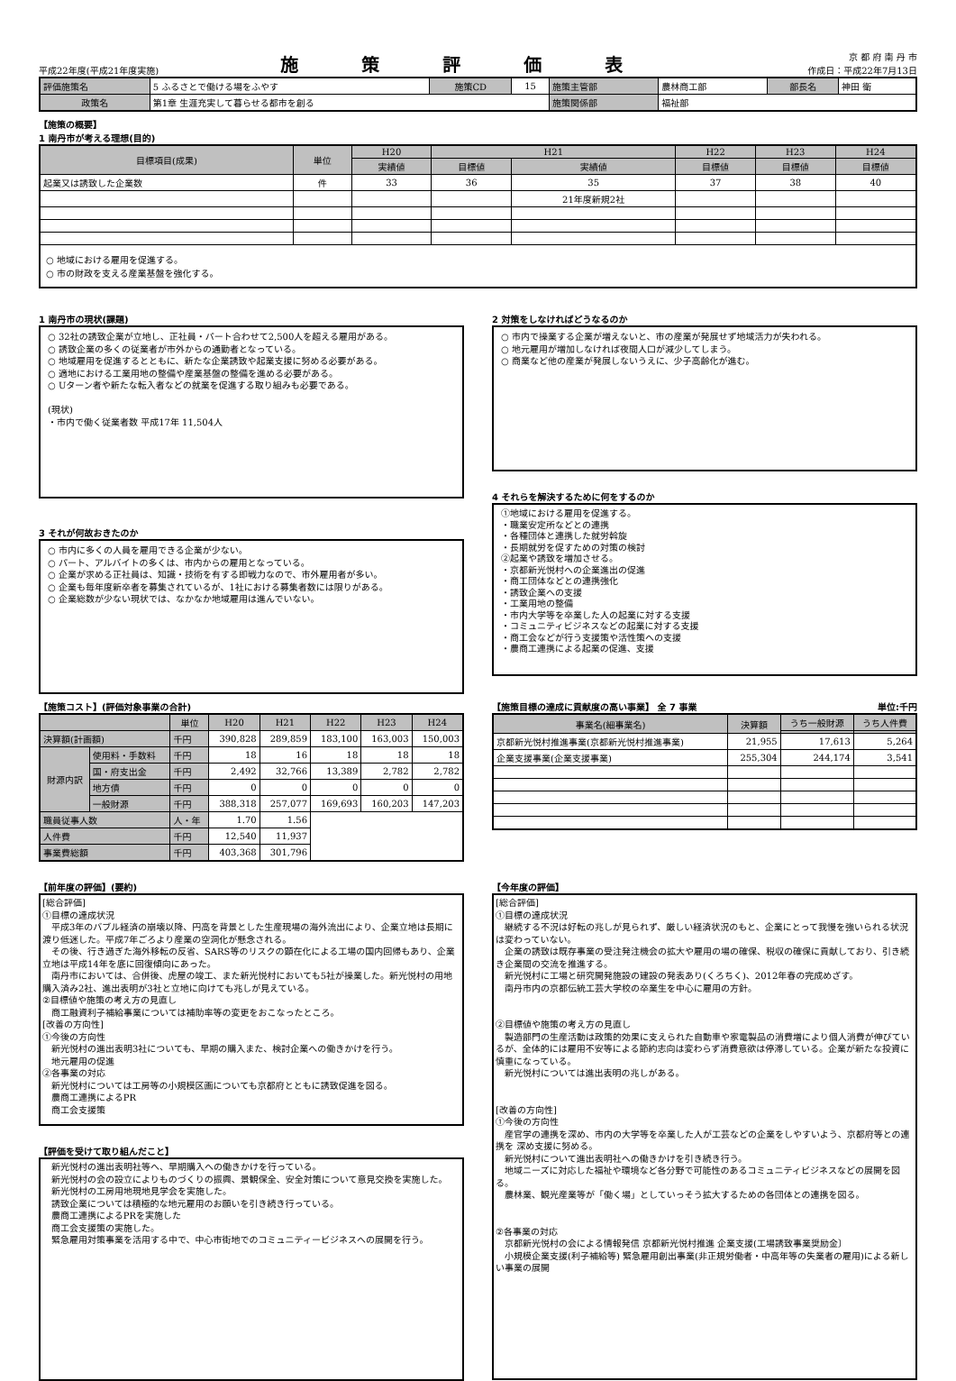平成22年度(平成21年度実施) 施策評価表 京 都 府 南 丹 市
作成日：平成22年7月13日
| 評価施策名 | 5 ふるさとで働ける場をふやす | 施策CD | 15 | 施策主管部 | 農林商工部 | 部長名 | 神田 衛 |
| 政策名 | 第1章 生涯充実して暮らせる都市を創る | | | 施策関係部 | 福祉部 | | |
【施策の概要】
1 南丹市が考える理想(目的)
| 目標項目(成果) | 単位 | H20 | H21 | | H22 | H23 | H24 |
| --- | --- | --- | --- | --- | --- | --- | --- |
| | | 実績値 | 目標値 | 実績値 | 目標値 | 目標値 | 目標値 |
| 起業又は誘致した企業数 | 件 | 33 | 36 | 35 | 37 | 38 | 40 |
| | | | | 21年度新規2社 | | | |
| ○ 地域における雇用を促進する。 ○ 市の財政を支える産業基盤を強化する。 | | | | | | | |
1 南丹市の現状(課題)
○ 32社の誘致企業が立地し、正社員・パート合わせて2,500人を超える雇用がある。
○ 誘致企業の多くの従業者が市外からの通勤者となっている。
○ 地域雇用を促進するとともに、新たな企業誘致や起業支援に努める必要がある。
○ 適地における工業用地の整備や産業基盤の整備を進める必要がある。
○ Uターン者や新たな転入者などの就業を促進する取り組みも必要である。
(現状)
・市内で働く従業者数 平成17年 11,504人
3 それが何故おきたのか
○ 市内に多くの人員を雇用できる企業が少ない。
○ パート、アルバイトの多くは、市内からの雇用となっている。
○ 企業が求める正社員は、知識・技術を有する即戦力なので、市外雇用者が多い。
○ 企業も毎年度新卒者を募集されているが、1社における募集者数には限りがある。
○ 企業総数が少ない現状では、なかなか地域雇用は進んでいない。
2 対策をしなければどうなるのか
○ 市内で操業する企業が増えないと、市の産業が発展せず地域活力が失われる。
○ 地元雇用が増加しなければ夜間人口が減少してしまう。
○ 商業など他の産業が発展しないうえに、少子高齢化が進む。
4 それらを解決するために何をするのか
①地域における雇用を促進する。
・職業安定所などとの連携
・各種団体と連携した就労斡旋
・長期就労を促すための対策の検討
②起業や誘致を増加させる。
・京都新光悦村への企業進出の促進
・商工団体などとの連携強化
・誘致企業への支援
・工業用地の整備
・市内大学等を卒業した人の起業に対する支援
・コミュニティビジネスなどの起業に対する支援
・商工会などが行う支援策や活性策への支援
・農商工連携による起業の促進、支援
【施策コスト】(評価対象事業の合計)
| | | 単位 | H20 | H21 | H22 | H23 | H24 |
| --- | --- | --- | --- | --- | --- | --- | --- |
| 決算額(計画額) | | 千円 | 390,828 | 289,859 | 183,100 | 163,003 | 150,003 |
| 財源内訳 | 使用料・手数料 | 千円 | 18 | 16 | 18 | 18 | 18 |
| | 国・府支出金 | 千円 | 2,492 | 32,766 | 13,389 | 2,782 | 2,782 |
| | 地方債 | 千円 | 0 | 0 | 0 | 0 | 0 |
| | 一般財源 | 千円 | 388,318 | 257,077 | 169,693 | 160,203 | 147,203 |
| 職員従事人数 | | 人・年 | 1.70 | 1.56 | | | |
| 人件費 | | 千円 | 12,540 | 11,937 | | | |
| 事業費総額 | | 千円 | 403,368 | 301,796 | | | |
【施策目標の達成に貢献度の高い事業】 全 7 事業 単位:千円
| 事業名(細事業名) | 決算額 | うち一般財源 | うち人件費 |
| --- | --- | --- | --- |
| 京都新光悦村推進事業(京都新光悦村推進事業) | 21,955 | 17,613 | 5,264 |
| 企業支援事業(企業支援事業) | 255,304 | 244,174 | 3,541 |
【前年度の評価】(要約)
[総合評価]
①目標の達成状況
　平成3年のバブル経済の崩壊以降、円高を背景とした生産現場の海外流出により、企業立地は長期に渡り低迷した。平成7年ごろより産業の空洞化が懸念される。
　その後、行き過ぎた海外移転の反省、SARS等のリスクの顕在化による工場の国内回帰もあり、企業立地は平成14年を底に回復傾向にあった。
　南丹市においては、合併後、虎屋の竣工、また新光悦村においても5社が操業した。新光悦村の用地購入済み2社、進出表明が3社と立地に向けても兆しが見えている。
②目標値や施策の考え方の見直し
　商工融資利子補給事業については補助率等の変更をおこなったところ。
[改善の方向性]
①今後の方向性
　新光悦村の進出表明3社についても、早期の購入また、検討企業への働きかけを行う。
　地元雇用の促進
②各事業の対応
　新光悦村については工房等の小規模区画についても京都府とともに誘致促進を図る。
　農商工連携によるPR
　商工会支援策
【評価を受けて取り組んだこと】
　新光悦村の進出表明社等へ、早期購入への働きかけを行っている。
　新光悦村の会の設立によりものづくりの振興、景観保全、安全対策について意見交換を実施した。
　新光悦村の工房用地現地見学会を実施した。
　誘致企業については積極的な地元雇用のお願いを引き続き行っている。
　農商工連携によるPRを実施した
　商工会支援策の実施した。
　緊急雇用対策事業を活用する中で、中心市街地でのコミュニティービジネスへの展開を行う。
【今年度の評価】
[総合評価]
①目標の達成状況
　継続する不況は好転の兆しが見られず、厳しい経済状況のもと、企業にとって我慢を強いられる状況は変わっていない。
　企業の誘致は既存事業の受注発注機会の拡大や雇用の場の確保、税収の確保に貢献しており、引き続き企業間の交流を推進する。
　新光悦村に工場と研究開発施設の建設の発表あり(くろちく)、2012年春の完成めざす。
　南丹市内の京都伝統工芸大学校の卒業生を中心に雇用の方針。
②目標値や施策の考え方の見直し
　製造部門の生産活動は政策的効果に支えられた自動車や家電製品の消費増により個人消費が伸びているが、全体的には雇用不安等による節約志向は変わらず消費意欲は停滞している。企業が新たな投資に慎重になっている。
　新光悦村については進出表明の兆しがある。
[改善の方向性]
①今後の方向性
　産官学の連携を深め、市内の大学等を卒業した人が工芸などの企業をしやすいよう、京都府等との連携を 深め支援に努める。
　新光悦村について進出表明社への働きかけを引き続き行う。
　地域ニーズに対応した福祉や環境など各分野で可能性のあるコミュニティビジネスなどの展開を図る。
　農林業、観光産業等が「働く場」としていっそう拡大するための各団体との連携を図る。
②各事業の対応
　京都新光悦村の会による情報発信 京都新光悦村推進 企業支援(工場誘致事業奨励金〕
　小規模企業支援(利子補給等) 緊急雇用創出事業(非正規労働者・中高年等の失業者の雇用)による新しい事業の展開